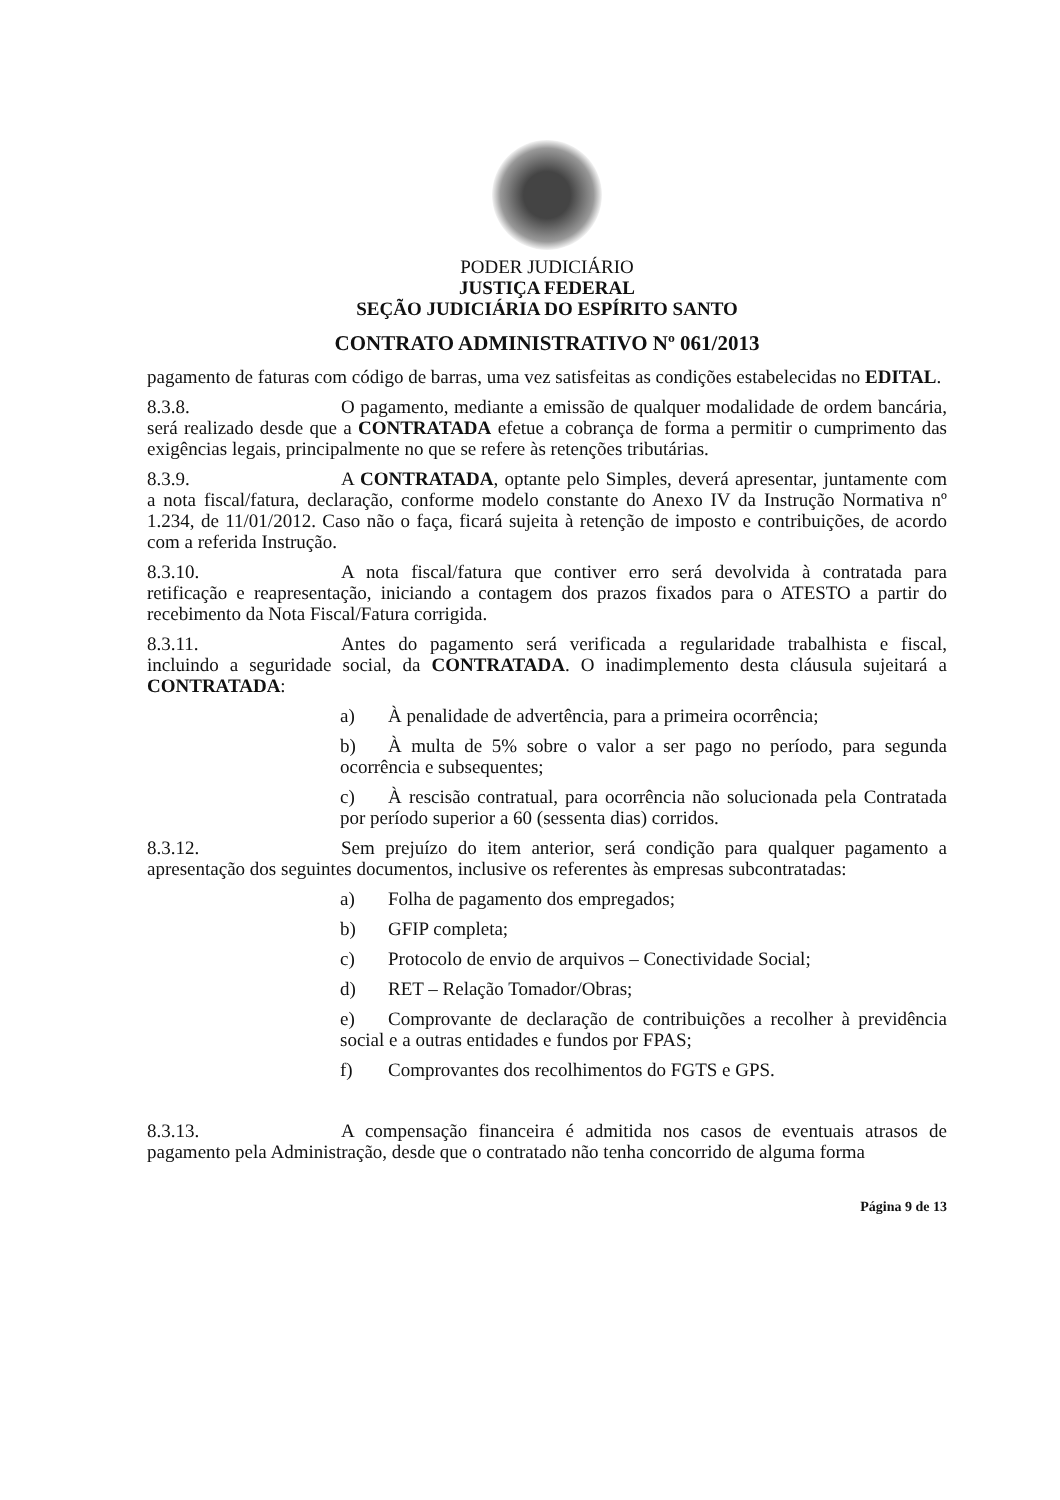PODER JUDICIÁRIO
JUSTIÇA FEDERAL
SEÇÃO JUDICIÁRIA DO ESPÍRITO SANTO
CONTRATO ADMINISTRATIVO Nº 061/2013
pagamento de faturas com código de barras, uma vez satisfeitas as condições estabelecidas no EDITAL.
8.3.8. O pagamento, mediante a emissão de qualquer modalidade de ordem bancária, será realizado desde que a CONTRATADA efetue a cobrança de forma a permitir o cumprimento das exigências legais, principalmente no que se refere às retenções tributárias.
8.3.9. A CONTRATADA, optante pelo Simples, deverá apresentar, juntamente com a nota fiscal/fatura, declaração, conforme modelo constante do Anexo IV da Instrução Normativa nº 1.234, de 11/01/2012. Caso não o faça, ficará sujeita à retenção de imposto e contribuições, de acordo com a referida Instrução.
8.3.10. A nota fiscal/fatura que contiver erro será devolvida à contratada para retificação e reapresentação, iniciando a contagem dos prazos fixados para o ATESTO a partir do recebimento da Nota Fiscal/Fatura corrigida.
8.3.11. Antes do pagamento será verificada a regularidade trabalhista e fiscal, incluindo a seguridade social, da CONTRATADA. O inadimplemento desta cláusula sujeitará a CONTRATADA:
a) À penalidade de advertência, para a primeira ocorrência;
b) À multa de 5% sobre o valor a ser pago no período, para segunda ocorrência e subsequentes;
c) À rescisão contratual, para ocorrência não solucionada pela Contratada por período superior a 60 (sessenta dias) corridos.
8.3.12. Sem prejuízo do item anterior, será condição para qualquer pagamento a apresentação dos seguintes documentos, inclusive os referentes às empresas subcontratadas:
a) Folha de pagamento dos empregados;
b) GFIP completa;
c) Protocolo de envio de arquivos – Conectividade Social;
d) RET – Relação Tomador/Obras;
e) Comprovante de declaração de contribuições a recolher à previdência social e a outras entidades e fundos por FPAS;
f) Comprovantes dos recolhimentos do FGTS e GPS.
8.3.13. A compensação financeira é admitida nos casos de eventuais atrasos de pagamento pela Administração, desde que o contratado não tenha concorrido de alguma forma
Página 9 de 13